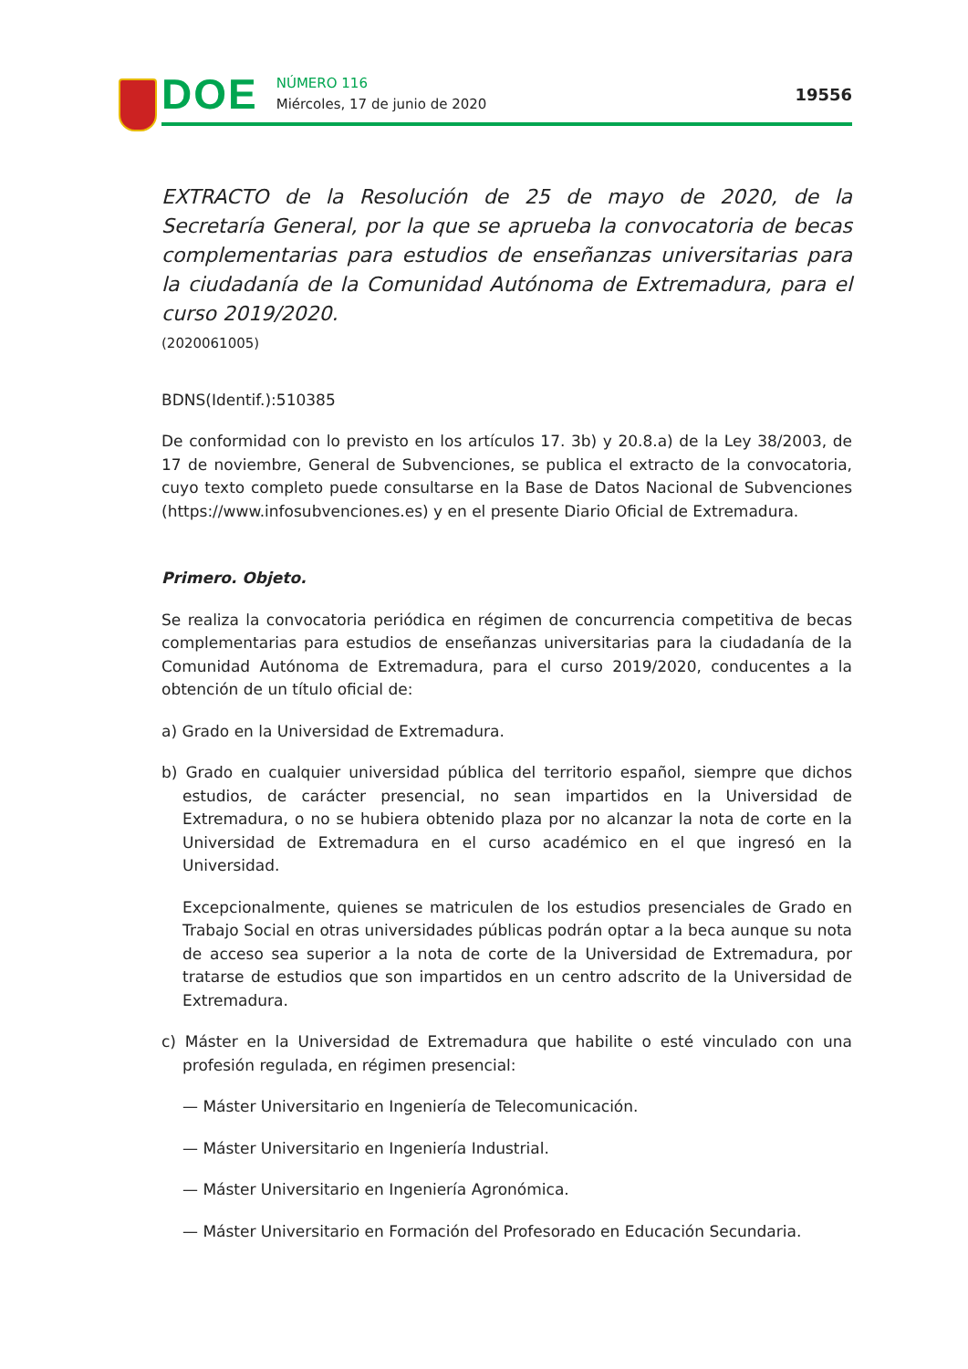DOE
NÚMERO 116
Miércoles, 17 de junio de 2020
19556
EXTRACTO de la Resolución de 25 de mayo de 2020, de la Secretaría General, por la que se aprueba la convocatoria de becas complementarias para estudios de enseñanzas universitarias para la ciudadanía de la Comunidad Autónoma de Extremadura, para el curso 2019/2020.
(2020061005)
BDNS(Identif.):510385
De conformidad con lo previsto en los artículos 17. 3b) y 20.8.a) de la Ley 38/2003, de 17 de noviembre, General de Subvenciones, se publica el extracto de la convocatoria, cuyo texto completo puede consultarse en la Base de Datos Nacional de Subvenciones (https://www.infosubvenciones.es) y en el presente Diario Oficial de Extremadura.
Primero. Objeto.
Se realiza la convocatoria periódica en régimen de concurrencia competitiva de becas complementarias para estudios de enseñanzas universitarias para la ciudadanía de la Comunidad Autónoma de Extremadura, para el curso 2019/2020, conducentes a la obtención de un título oficial de:
a) Grado en la Universidad de Extremadura.
b) Grado en cualquier universidad pública del territorio español, siempre que dichos estudios, de carácter presencial, no sean impartidos en la Universidad de Extremadura, o no se hubiera obtenido plaza por no alcanzar la nota de corte en la Universidad de Extremadura en el curso académico en el que ingresó en la Universidad.
Excepcionalmente, quienes se matriculen de los estudios presenciales de Grado en Trabajo Social en otras universidades públicas podrán optar a la beca aunque su nota de acceso sea superior a la nota de corte de la Universidad de Extremadura, por tratarse de estudios que son impartidos en un centro adscrito de la Universidad de Extremadura.
c) Máster en la Universidad de Extremadura que habilite o esté vinculado con una profesión regulada, en régimen presencial:
— Máster Universitario en Ingeniería de Telecomunicación.
— Máster Universitario en Ingeniería Industrial.
— Máster Universitario en Ingeniería Agronómica.
— Máster Universitario en Formación del Profesorado en Educación Secundaria.